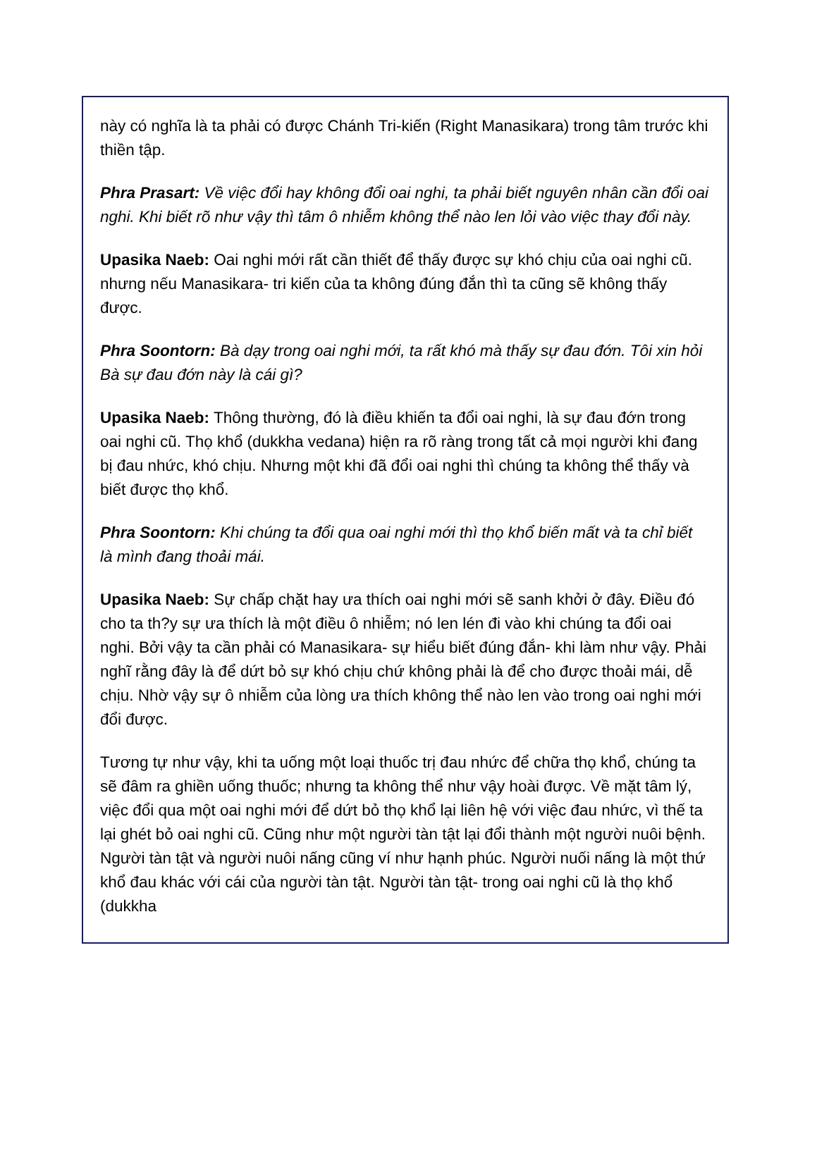này có nghĩa là ta phải có được Chánh Tri-kiến (Right Manasikara) trong tâm trước khi thiền tập.
Phra Prasart: Về việc đổi hay không đổi oai nghi, ta phải biết nguyên nhân cần đổi oai nghi. Khi biết rõ như vậy thì tâm ô nhiễm không thể nào len lỏi vào việc thay đổi này.
Upasika Naeb: Oai nghi mới rất cần thiết để thấy được sự khó chịu của oai nghi cũ. nhưng nếu Manasikara- tri kiến của ta không đúng đắn thì ta cũng sẽ không thấy được.
Phra Soontorn: Bà dạy trong oai nghi mới, ta rất khó mà thấy sự đau đớn. Tôi xin hỏi Bà sự đau đớn này là cái gì?
Upasika Naeb: Thông thường, đó là điều khiến ta đổi oai nghi, là sự đau đớn trong oai nghi cũ. Thọ khổ (dukkha vedana) hiện ra rõ ràng trong tất cả mọi người khi đang bị đau nhức, khó chịu. Nhưng một khi đã đổi oai nghi thì chúng ta không thể thấy và biết được thọ khổ.
Phra Soontorn: Khi chúng ta đổi qua oai nghi mới thì thọ khổ biến mất và ta chỉ biết là mình đang thoải mái.
Upasika Naeb: Sự chấp chặt hay ưa thích oai nghi mới sẽ sanh khởi ở đây. Điều đó cho ta th?y sự ưa thích là một điều ô nhiễm; nó len lén đi vào khi chúng ta đổi oai nghi. Bởi vậy ta cần phải có Manasikara- sự hiểu biết đúng đắn- khi làm như vậy. Phải nghĩ rằng đây là để dứt bỏ sự khó chịu chứ không phải là để cho được thoải mái, dễ chịu. Nhờ vậy sự ô nhiễm của lòng ưa thích không thể nào len vào trong oai nghi mới đổi được.
Tương tự như vậy, khi ta uống một loại thuốc trị đau nhức để chữa thọ khổ, chúng ta sẽ đâm ra ghiền uống thuốc; nhưng ta không thể như vậy hoài được. Về mặt tâm lý, việc đổi qua một oai nghi mới để dứt bỏ thọ khổ lại liên hệ với việc đau nhức, vì thế ta lại ghét bỏ oai nghi cũ. Cũng như một người tàn tật lại đổi thành một người nuôi bệnh. Người tàn tật và người nuôi nấng cũng ví như hạnh phúc. Người nuối nấng là một thứ khổ đau khác với cái của người tàn tật. Người tàn tật- trong oai nghi cũ là thọ khổ (dukkha